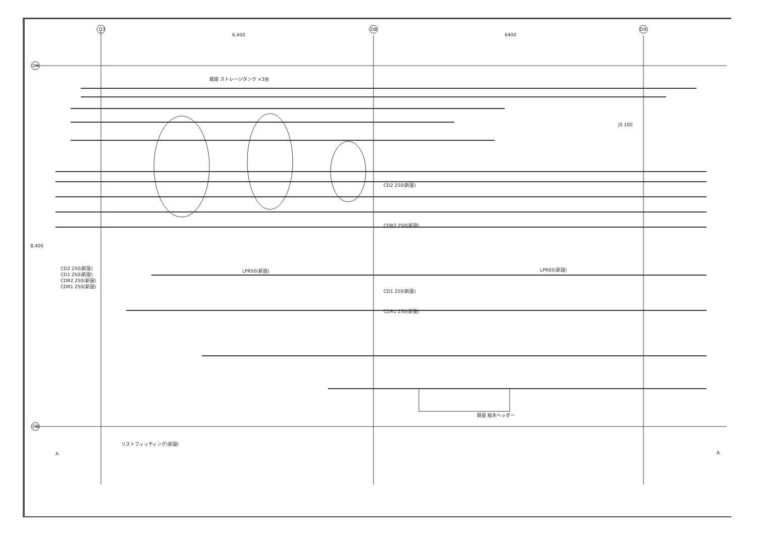D7
D8
D9
DA
DB
6,400
6400
既設 ストレージタンク ×3台
既設 給水ヘッダー
LPR65(新設)
CD1 250(新設)
CD2 250(新設)
CDR2 250(新設)
CDR1 250(新設)
LPR50(新設)
リストフィッティング(新設)
CD2 250(新設)
CD1 250(新設)
CDR2 250(新設)
CDR1 250(新設)
A
A
8,400
JS 100